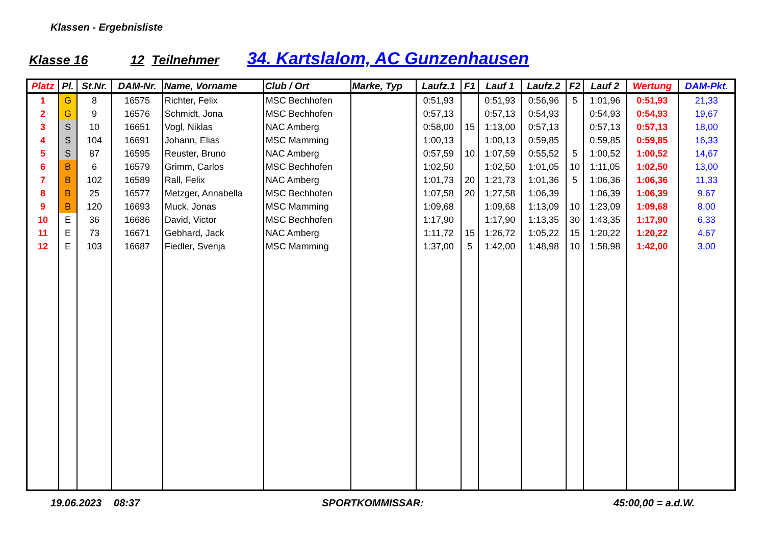Klassen - Ergebnisliste
Klasse 16 12 Teilnehmer 34. Kartslalom, AC Gunzenhausen
| Platz | Pl. | St.Nr. | DAM-Nr. | Name, Vorname | Club / Ort | Marke, Typ | Laufz.1 | F1 | Lauf 1 | Laufz.2 | F2 | Lauf 2 | Wertung | DAM-Pkt. |
| --- | --- | --- | --- | --- | --- | --- | --- | --- | --- | --- | --- | --- | --- | --- |
| 1 | G | 8 | 16575 | Richter, Felix | MSC Bechhofen | | 0:51,93 | | 0:51,93 | 0:56,96 | 5 | 1:01,96 | 0:51,93 | 21,33 |
| 2 | G | 9 | 16576 | Schmidt, Jona | MSC Bechhofen | | 0:57,13 | | 0:57,13 | 0:54,93 | | 0:54,93 | 0:54,93 | 19,67 |
| 3 | S | 10 | 16651 | Vogl, Niklas | NAC Amberg | | 0:58,00 | 15 | 1:13,00 | 0:57,13 | | 0:57,13 | 0:57,13 | 18,00 |
| 4 | S | 104 | 16691 | Johann, Elias | MSC Mamming | | 1:00,13 | | 1:00,13 | 0:59,85 | | 0:59,85 | 0:59,85 | 16,33 |
| 5 | S | 87 | 16595 | Reuster, Bruno | NAC Amberg | | 0:57,59 | 10 | 1:07,59 | 0:55,52 | 5 | 1:00,52 | 1:00,52 | 14,67 |
| 6 | B | 6 | 16579 | Grimm, Carlos | MSC Bechhofen | | 1:02,50 | | 1:02,50 | 1:01,05 | 10 | 1:11,05 | 1:02,50 | 13,00 |
| 7 | B | 102 | 16589 | Rall, Felix | NAC Amberg | | 1:01,73 | 20 | 1:21,73 | 1:01,36 | 5 | 1:06,36 | 1:06,36 | 11,33 |
| 8 | B | 25 | 16577 | Metzger, Annabella | MSC Bechhofen | | 1:07,58 | 20 | 1:27,58 | 1:06,39 | | 1:06,39 | 1:06,39 | 9,67 |
| 9 | B | 120 | 16693 | Muck, Jonas | MSC Mamming | | 1:09,68 | | 1:09,68 | 1:13,09 | 10 | 1:23,09 | 1:09,68 | 8,00 |
| 10 | E | 36 | 16686 | David, Victor | MSC Bechhofen | | 1:17,90 | | 1:17,90 | 1:13,35 | 30 | 1:43,35 | 1:17,90 | 6,33 |
| 11 | E | 73 | 16671 | Gebhard, Jack | NAC Amberg | | 1:11,72 | 15 | 1:26,72 | 1:05,22 | 15 | 1:20,22 | 1:20,22 | 4,67 |
| 12 | E | 103 | 16687 | Fiedler, Svenja | MSC Mamming | | 1:37,00 | 5 | 1:42,00 | 1:48,98 | 10 | 1:58,98 | 1:42,00 | 3,00 |
19.06.2023 08:37 SPORTKOMMISSAR: 45:00,00 = a.d.W.